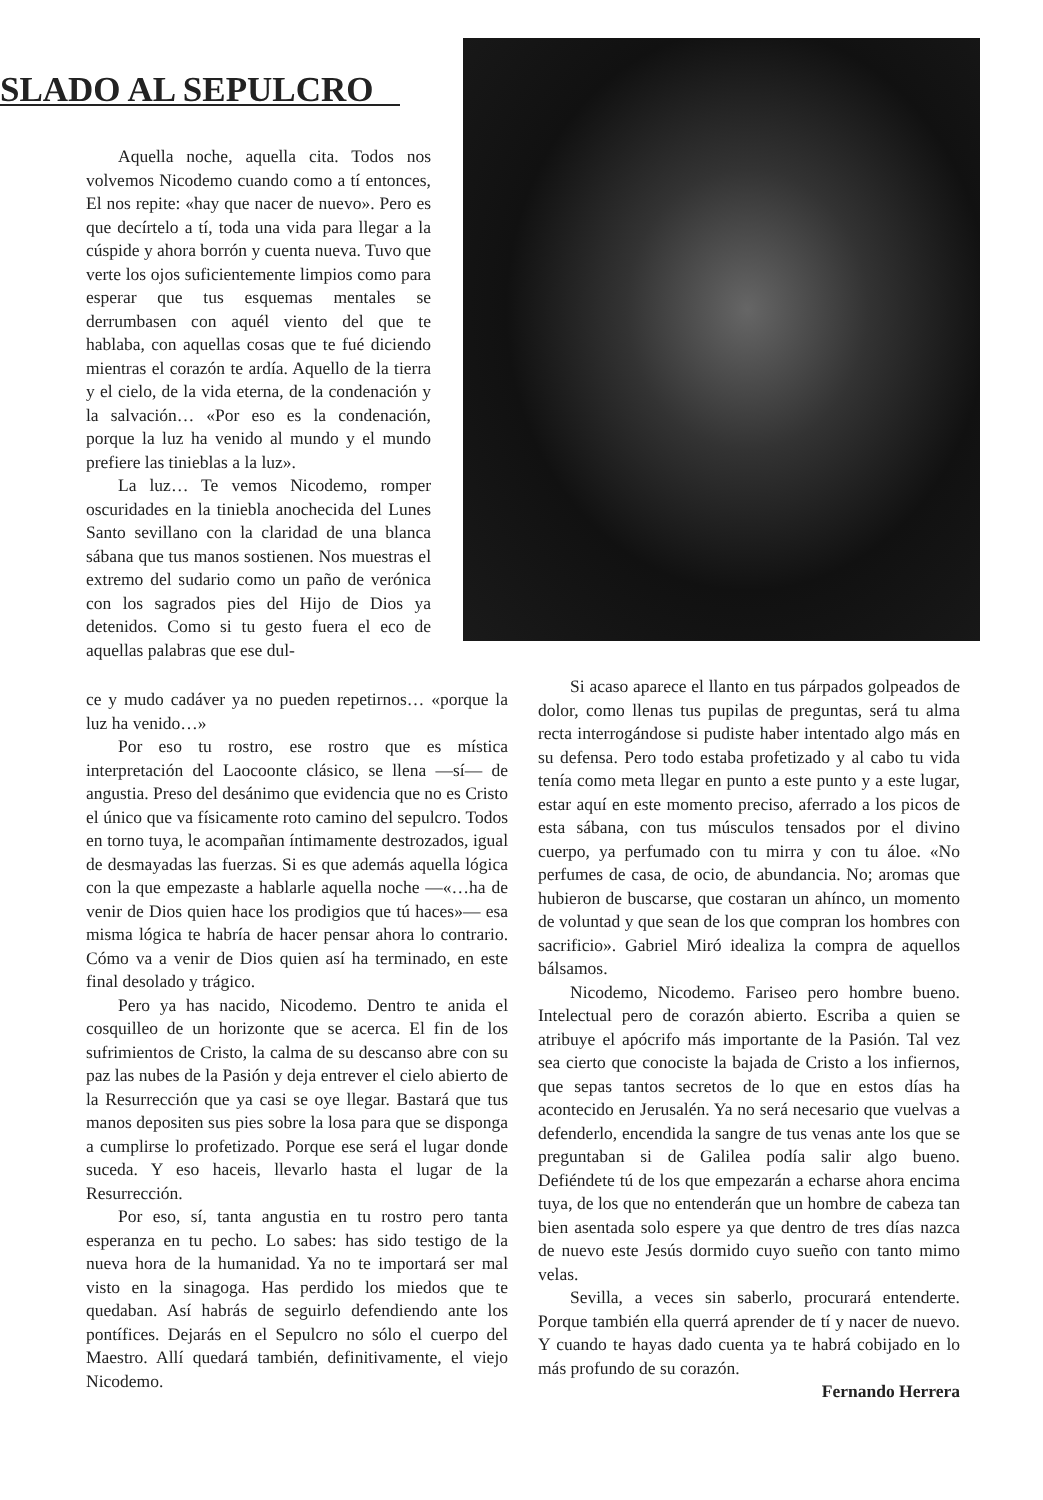SLADO AL SEPULCRO
Aquella noche, aquella cita. Todos nos volvemos Nicodemo cuando como a tí entonces, El nos repite: «hay que nacer de nuevo». Pero es que decírtelo a tí, toda una vida para llegar a la cúspide y ahora borrón y cuenta nueva. Tuvo que verte los ojos suficientemente limpios como para esperar que tus esquemas mentales se derrumbasen con aquél viento del que te hablaba, con aquellas cosas que te fué diciendo mientras el corazón te ardía. Aquello de la tierra y el cielo, de la vida eterna, de la condenación y la salvación… «Por eso es la condenación, porque la luz ha venido al mundo y el mundo prefiere las tinieblas a la luz».
La luz… Te vemos Nicodemo, romper oscuridades en la tiniebla anochecida del Lunes Santo sevillano con la claridad de una blanca sábana que tus manos sostienen. Nos muestras el extremo del sudario como un paño de verónica con los sagrados pies del Hijo de Dios ya detenidos. Como si tu gesto fuera el eco de aquellas palabras que ese dul-
ce y mudo cadáver ya no pueden repetirnos… «porque la luz ha venido…»
Por eso tu rostro, ese rostro que es mística interpretación del Laocoonte clásico, se llena —sí— de angustia. Preso del desánimo que evidencia que no es Cristo el único que va físicamente roto camino del sepulcro. Todos en torno tuya, le acompañan íntimamente destrozados, igual de desmayadas las fuerzas. Si es que además aquella lógica con la que empezaste a hablarle aquella noche —«…ha de venir de Dios quien hace los prodigios que tú haces»— esa misma lógica te habría de hacer pensar ahora lo contrario. Cómo va a venir de Dios quien así ha terminado, en este final desolado y trágico.
Pero ya has nacido, Nicodemo. Dentro te anida el cosquilleo de un horizonte que se acerca. El fin de los sufrimientos de Cristo, la calma de su descanso abre con su paz las nubes de la Pasión y deja entrever el cielo abierto de la Resurrección que ya casi se oye llegar. Bastará que tus manos depositen sus pies sobre la losa para que se disponga a cumplirse lo profetizado. Porque ese será el lugar donde suceda. Y eso haceis, llevarlo hasta el lugar de la Resurrección.
Por eso, sí, tanta angustia en tu rostro pero tanta esperanza en tu pecho. Lo sabes: has sido testigo de la nueva hora de la humanidad. Ya no te importará ser mal visto en la sinagoga. Has perdido los miedos que te quedaban. Así habrás de seguirlo defendiendo ante los pontífices. Dejarás en el Sepulcro no sólo el cuerpo del Maestro. Allí quedará también, definitivamente, el viejo Nicodemo.
Si acaso aparece el llanto en tus párpados golpeados de dolor, como llenas tus pupilas de preguntas, será tu alma recta interrogándose si pudiste haber intentado algo más en su defensa. Pero todo estaba profetizado y al cabo tu vida tenía como meta llegar en punto a este punto y a este lugar, estar aquí en este momento preciso, aferrado a los picos de esta sábana, con tus músculos tensados por el divino cuerpo, ya perfumado con tu mirra y con tu áloe. «No perfumes de casa, de ocio, de abundancia. No; aromas que hubieron de buscarse, que costaran un ahínco, un momento de voluntad y que sean de los que compran los hombres con sacrificio». Gabriel Miró idealiza la compra de aquellos bálsamos.
Nicodemo, Nicodemo. Fariseo pero hombre bueno. Intelectual pero de corazón abierto. Escriba a quien se atribuye el apócrifo más importante de la Pasión. Tal vez sea cierto que conociste la bajada de Cristo a los infiernos, que sepas tantos secretos de lo que en estos días ha acontecido en Jerusalén. Ya no será necesario que vuelvas a defenderlo, encendida la sangre de tus venas ante los que se preguntaban si de Galilea podía salir algo bueno. Defiéndete tú de los que empezarán a echarse ahora encima tuya, de los que no entenderán que un hombre de cabeza tan bien asentada solo espere ya que dentro de tres días nazca de nuevo este Jesús dormido cuyo sueño con tanto mimo velas.
Sevilla, a veces sin saberlo, procurará entenderte. Porque también ella querrá aprender de tí y nacer de nuevo. Y cuando te hayas dado cuenta ya te habrá cobijado en lo más profundo de su corazón.
Fernando Herrera